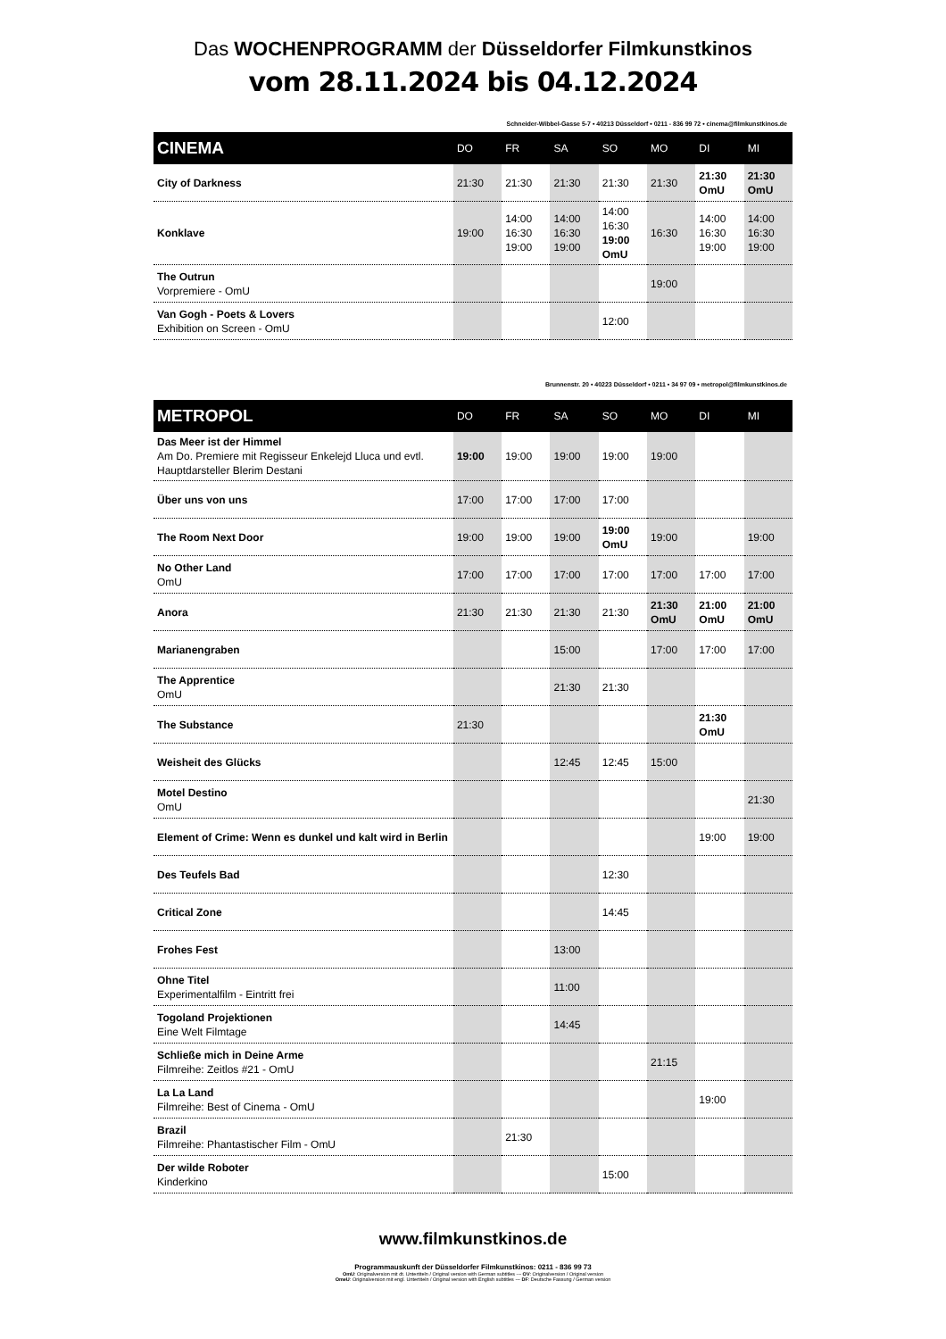Das WOCHENPROGRAMM der Düsseldorfer Filmkunstkinos
vom 28.11.2024 bis 04.12.2024
Schneider-Wibbel-Gasse 5-7 • 40213 Düsseldorf • 0211 - 836 99 72 • cinema@filmkunstkinos.de
| CINEMA | DO | FR | SA | SO | MO | DI | MI |
| --- | --- | --- | --- | --- | --- | --- | --- |
| City of Darkness | 21:30 | 21:30 | 21:30 | 21:30 | 21:30 | 21:30 OmU | 21:30 OmU |
| Konklave | 19:00 | 14:00 16:30 19:00 | 14:00 16:30 19:00 | 14:00 16:30 19:00 OmU | 16:30 | 14:00 16:30 19:00 | 14:00 16:30 19:00 |
| The Outrun Vorpremiere - OmU | | | | | 19:00 | | |
| Van Gogh - Poets & Lovers Exhibition on Screen - OmU | | | | 12:00 | | | |
Brunnenstr. 20 • 40223 Düsseldorf • 0211 • 34 97 09 • metropol@filmkunstkinos.de
| METROPOL | DO | FR | SA | SO | MO | DI | MI |
| --- | --- | --- | --- | --- | --- | --- | --- |
| Das Meer ist der Himmel Am Do. Premiere mit Regisseur Enkelejd Lluca und evtl. Hauptdarsteller Blerim Destani | 19:00 | 19:00 | 19:00 | 19:00 | 19:00 | | |
| Über uns von uns | 17:00 | 17:00 | 17:00 | 17:00 | | | |
| The Room Next Door | 19:00 | 19:00 | 19:00 | 19:00 OmU | 19:00 | | 19:00 |
| No Other Land OmU | 17:00 | 17:00 | 17:00 | 17:00 | 17:00 | 17:00 | 17:00 |
| Anora | 21:30 | 21:30 | 21:30 | 21:30 | 21:30 OmU | 21:00 OmU | 21:00 OmU |
| Marianengraben | | | 15:00 | | 17:00 | 17:00 | 17:00 |
| The Apprentice OmU | | | 21:30 | 21:30 | | | |
| The Substance | 21:30 | | | | | 21:30 OmU | |
| Weisheit des Glücks | | | 12:45 | 12:45 | 15:00 | | |
| Motel Destino OmU | | | | | | | 21:30 |
| Element of Crime: Wenn es dunkel und kalt wird in Berlin | | | | | | 19:00 | 19:00 |
| Des Teufels Bad | | | | 12:30 | | | |
| Critical Zone | | | | 14:45 | | | |
| Frohes Fest | | | 13:00 | | | | |
| Ohne Titel Experimentalfilm - Eintritt frei | | | 11:00 | | | | |
| Togoland Projektionen Eine Welt Filmtage | | | 14:45 | | | | |
| Schließe mich in Deine Arme Filmreihe: Zeitlos #21 - OmU | | | | | 21:15 | | |
| La La Land Filmreihe: Best of Cinema - OmU | | | | | | 19:00 | |
| Brazil Filmreihe: Phantastischer Film - OmU | | 21:30 | | | | | |
| Der wilde Roboter Kinderkino | | | | 15:00 | | | |
www.filmkunstkinos.de
Programmauskunft der Düsseldorfer Filmkunstkinos: 0211 - 836 99 73
OmU: Originalversion mit dt. Untertiteln / Original version with German subtitles --- OV: Originalversion / Original version
OmeU: Originalversion mit engl. Untertiteln / Original version with English subtitles --- DF: Deutsche Fassung / German version